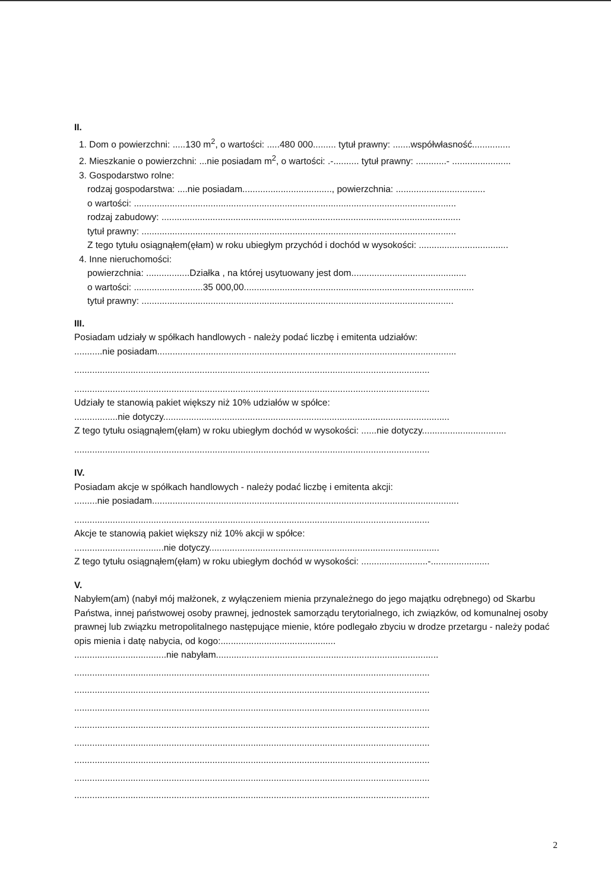II.
1. Dom o powierzchni: .....130 m<sup>2</sup>, o wartości: .....480 000......... tytuł prawny: .......współwłasność...............
2. Mieszkanie o powierzchni: ...nie posiadam m<sup>2</sup>, o wartości: .-.......... tytuł prawny: ............- .......................
3. Gospodarstwo rolne:
rodzaj gospodarstwa: ....nie posiadam..................................., powierzchnia: ...................................
o wartości: ..............................................................................................................................
rodzaj zabudowy: .....................................................................................................................
tytuł prawny: ...........................................................................................................................
Z tego tytułu osiągnąłem(ęłam) w roku ubiegłym przychód i dochód w wysokości: ...................................
4. Inne nieruchomości:
powierzchnia: .................Działka , na której usytuowany jest dom.............................................
o wartości: ...........................35 000,00..........................................................................................
tytuł prawny: ..........................................................................................................................
III.
Posiadam udziały w spółkach handlowych - należy podać liczbę i emitenta udziałów:
...........nie posiadam.....................................................................................................................
...........................................................................................................................................
...........................................................................................................................................
Udziały te stanowią pakiet większy niż 10% udziałów w spółce:
.................nie dotyczy................................................................................................................
Z tego tytułu osiągnąłem(ęłam) w roku ubiegłym dochód w wysokości: ......nie dotyczy.................................
...........................................................................................................................................
IV.
Posiadam akcje w spółkach handlowych - należy podać liczbę i emitenta akcji:
.........nie posiadam........................................................................................................................
...........................................................................................................................................
Akcje te stanowią pakiet większy niż 10% akcji w spółce:
...................................nie dotyczy..........................................................................................
Z tego tytułu osiągnąłem(ęłam) w roku ubiegłym dochód w wysokości: ..........................-.......................
V.
Nabyłem(am) (nabył mój małżonek, z wyłączeniem mienia przynależnego do jego majątku odrębnego) od Skarbu Państwa, innej państwowej osoby prawnej, jednostek samorządu terytorialnego, ich związków, od komunalnej osoby prawnej lub związku metropolitalnego następujące mienie, które podlegało zbyciu w drodze przetargu - należy podać opis mienia i datę nabycia, od kogo:.............................................
....................................nie nabyłam.......................................................................................
...........................................................................................................................................
...........................................................................................................................................
...........................................................................................................................................
...........................................................................................................................................
...........................................................................................................................................
...........................................................................................................................................
...........................................................................................................................................
...........................................................................................................................................
2